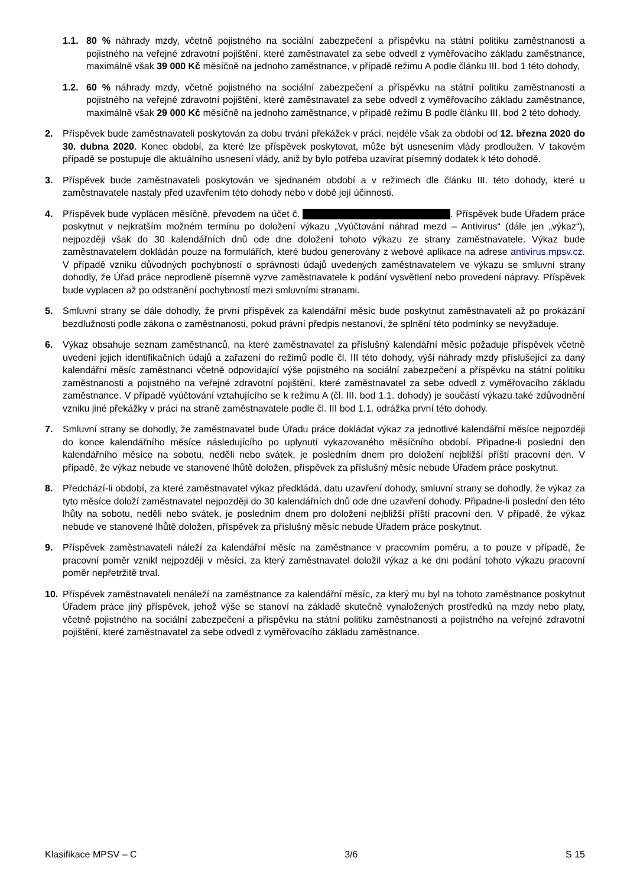1.1. 80 % náhrady mzdy, včetně pojistného na sociální zabezpečení a příspěvku na státní politiku zaměstnanosti a pojistného na veřejné zdravotní pojištění, které zaměstnavatel za sebe odvedl z vyměřovacího základu zaměstnance, maximálně však 39 000 Kč měsíčně na jednoho zaměstnance, v případě režimu A podle článku III. bod 1 této dohody,
1.2. 60 % náhrady mzdy, včetně pojistného na sociální zabezpečení a příspěvku na státní politiku zaměstnanosti a pojistného na veřejné zdravotní pojištění, které zaměstnavatel za sebe odvedl z vyměřovacího základu zaměstnance, maximálně však 29 000 Kč měsíčně na jednoho zaměstnance, v případě režimu B podle článku III. bod 2 této dohody.
2. Příspěvek bude zaměstnavateli poskytován za dobu trvání překážek v práci, nejdéle však za období od 12. března 2020 do 30. dubna 2020. Konec období, za které lze příspěvek poskytovat, může být usnesením vlády prodloužen. V takovém případě se postupuje dle aktuálního usnesení vlády, aniž by bylo potřeba uzavírat písemný dodatek k této dohodě.
3. Příspěvek bude zaměstnavateli poskytován ve sjednaném období a v režimech dle článku III. této dohody, které u zaměstnavatele nastaly před uzavřením této dohody nebo v době její účinnosti.
4. Příspěvek bude vyplácen měsíčně, převodem na účet č. . Příspěvek bude Úřadem práce poskytnut v nejkratším možném termínu po doložení výkazu „Vyúčtování náhrad mezd – Antivirus“ (dále jen „výkaz“), nejpozději však do 30 kalendářních dnů ode dne doložení tohoto výkazu ze strany zaměstnavatele. Výkaz bude zaměstnavatelem dokládán pouze na formulářích, které budou generovány z webové aplikace na adrese antivirus.mpsv.cz. V případě vzniku důvodných pochybností o správnosti údajů uvedených zaměstnavatelem ve výkazu se smluvní strany dohodly, že Úřad práce neprodleně písemně vyzve zaměstnavatele k podání vysvětlení nebo provedení nápravy. Příspěvek bude vyplacen až po odstranění pochybností mezi smluvními stranami.
5. Smluvní strany se dále dohodly, že první příspěvek za kalendářní měsíc bude poskytnut zaměstnavateli až po prokázání bezdlužnosti podle zákona o zaměstnanosti, pokud právní předpis nestanoví, že splnění této podmínky se nevyžaduje.
6. Výkaz obsahuje seznam zaměstnanců, na které zaměstnavatel za příslušný kalendářní měsíc požaduje příspěvek včetně uvedení jejich identifikačních údajů a zařazení do režimů podle čl. III této dohody, výši náhrady mzdy příslušející za daný kalendářní měsíc zaměstnanci včetně odpovídající výše pojistného na sociální zabezpečení a příspěvku na státní politiku zaměstnanosti a pojistného na veřejné zdravotní pojištění, které zaměstnavatel za sebe odvedl z vyměřovacího základu zaměstnance. V případě vyúčtování vztahujícího se k režimu A (čl. III. bod 1.1. dohody) je součástí výkazu také zdůvodnění vzniku jiné překážky v práci na straně zaměstnavatele podle čl. III bod 1.1. odrážka první této dohody.
7. Smluvní strany se dohodly, že zaměstnavatel bude Úřadu práce dokládat výkaz za jednotlivé kalendářní měsíce nejpozději do konce kalendářního měsíce následujícího po uplynutí vykazovaného měsíčního období. Připadne-li poslední den kalendářního měsíce na sobotu, neděli nebo svátek, je posledním dnem pro doložení nejbližší příští pracovní den. V případě, že výkaz nebude ve stanovené lhůtě doložen, příspěvek za příslušný měsíc nebude Úřadem práce poskytnut.
8. Předchází-li období, za které zaměstnavatel výkaz předkládá, datu uzavření dohody, smluvní strany se dohodly, že výkaz za tyto měsíce doloží zaměstnavatel nejpozději do 30 kalendářních dnů ode dne uzavření dohody. Připadne-li poslední den této lhůty na sobotu, neděli nebo svátek, je posledním dnem pro doložení nejbližší příští pracovní den. V případě, že výkaz nebude ve stanovené lhůtě doložen, příspěvek za příslušný měsíc nebude Úřadem práce poskytnut.
9. Příspěvek zaměstnavateli náleží za kalendářní měsíc na zaměstnance v pracovním poměru, a to pouze v případě, že pracovní poměr vznikl nejpozději v měsíci, za který zaměstnavatel doložil výkaz a ke dni podání tohoto výkazu pracovní poměr nepřetržitě trval.
10. Příspěvek zaměstnavateli nenáleží na zaměstnance za kalendářní měsíc, za který mu byl na tohoto zaměstnance poskytnut Úřadem práce jiný příspěvek, jehož výše se stanoví na základě skutečně vynaložených prostředků na mzdy nebo platy, včetně pojistného na sociální zabezpečení a příspěvku na státní politiku zaměstnanosti a pojistného na veřejné zdravotní pojištění, které zaměstnavatel za sebe odvedl z vyměřovacího základu zaměstnance.
Klasifikace MPSV – C 3/6 S 15